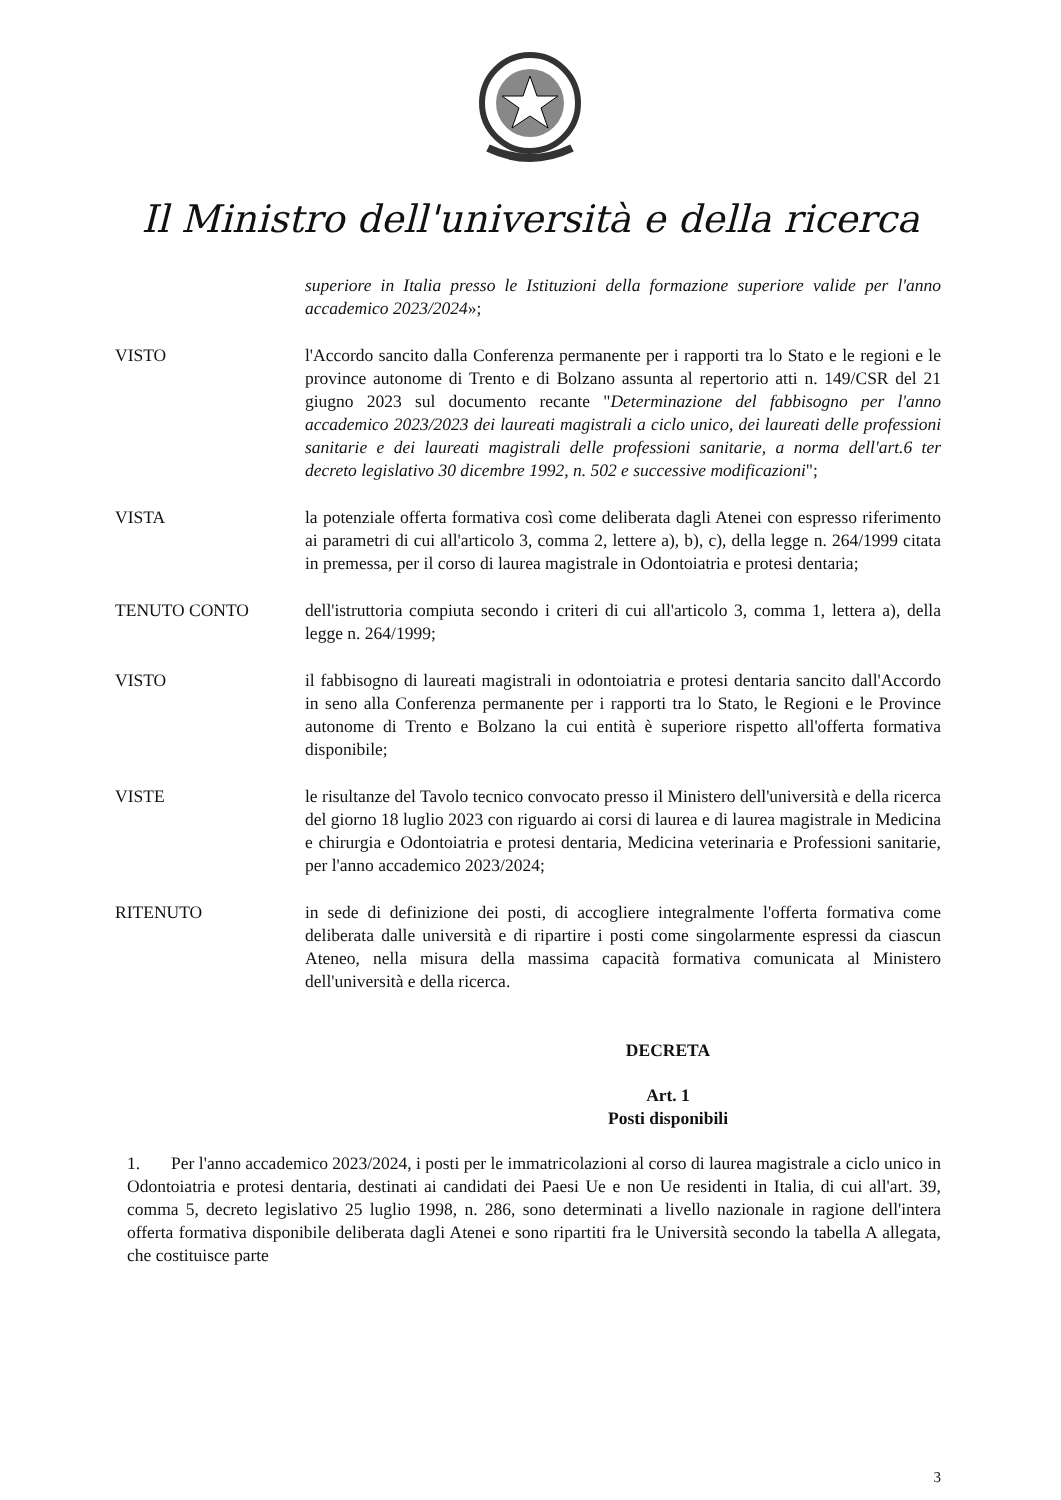Il Ministro dell'università e della ricerca
superiore in Italia presso le Istituzioni della formazione superiore valide per l'anno accademico 2023/2024»;
VISTO l'Accordo sancito dalla Conferenza permanente per i rapporti tra lo Stato e le regioni e le province autonome di Trento e di Bolzano assunta al repertorio atti n. 149/CSR del 21 giugno 2023 sul documento recante "Determinazione del fabbisogno per l'anno accademico 2023/2023 dei laureati magistrali a ciclo unico, dei laureati delle professioni sanitarie e dei laureati magistrali delle professioni sanitarie, a norma dell'art.6 ter decreto legislativo 30 dicembre 1992, n. 502 e successive modificazioni";
VISTA la potenziale offerta formativa così come deliberata dagli Atenei con espresso riferimento ai parametri di cui all'articolo 3, comma 2, lettere a), b), c), della legge n. 264/1999 citata in premessa, per il corso di laurea magistrale in Odontoiatria e protesi dentaria;
TENUTO CONTO dell'istruttoria compiuta secondo i criteri di cui all'articolo 3, comma 1, lettera a), della legge n. 264/1999;
VISTO il fabbisogno di laureati magistrali in odontoiatria e protesi dentaria sancito dall'Accordo in seno alla Conferenza permanente per i rapporti tra lo Stato, le Regioni e le Province autonome di Trento e Bolzano la cui entità è superiore rispetto all'offerta formativa disponibile;
VISTE le risultanze del Tavolo tecnico convocato presso il Ministero dell'università e della ricerca del giorno 18 luglio 2023 con riguardo ai corsi di laurea e di laurea magistrale in Medicina e chirurgia e Odontoiatria e protesi dentaria, Medicina veterinaria e Professioni sanitarie, per l'anno accademico 2023/2024;
RITENUTO in sede di definizione dei posti, di accogliere integralmente l'offerta formativa come deliberata dalle università e di ripartire i posti come singolarmente espressi da ciascun Ateneo, nella misura della massima capacità formativa comunicata al Ministero dell'università e della ricerca.
DECRETA
Art. 1
Posti disponibili
1. Per l'anno accademico 2023/2024, i posti per le immatricolazioni al corso di laurea magistrale a ciclo unico in Odontoiatria e protesi dentaria, destinati ai candidati dei Paesi Ue e non Ue residenti in Italia, di cui all'art. 39, comma 5, decreto legislativo 25 luglio 1998, n. 286, sono determinati a livello nazionale in ragione dell'intera offerta formativa disponibile deliberata dagli Atenei e sono ripartiti fra le Università secondo la tabella A allegata, che costituisce parte
3